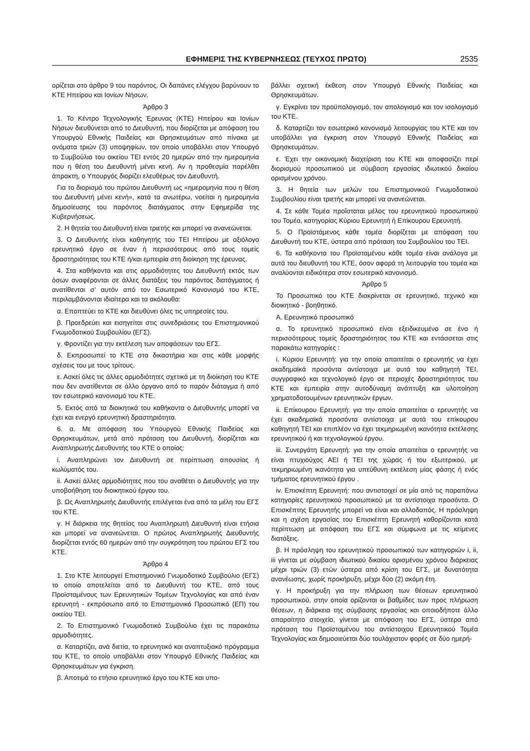ΕΦΗΜΕΡΙΣ ΤΗΣ ΚΥΒΕΡΝΗΣΕΩΣ (ΤΕΥΧΟΣ ΠΡΩΤΟ) 2535
ορίζεται στο άρθρο 9 του παρόντος. Οι δαπάνες ελέγχου βαρύνουν το ΚΤΕ Ηπείρου και Ιονίων Νήσων.
Άρθρο 3
1. Το Κέντρο Τεχνολογικής Έρευνας (ΚΤΕ) Ηπείρου και Ιονίων Νήσων διευθύνεται από το Διευθυντή, που διορίζεται με απόφαση του Υπουργού Εθνικής Παιδείας και Θρησκευμάτων από πίνακα με ονόματα τριών (3) υποψηφίων, τον οποίο υποβάλλει στον Υπουργό το Συμβούλιο του οικείου ΤΕΙ εντός 20 ημερών από την ημερομηνία που η θέση του Διευθυντή μένει κενή. Αν η προθεσμία παρέλθει άπρακτη, ο Υπουργός διορίζει ελευθέρως τον Διευθυντή.
Για το διορισμό του πρώτου Διευθυντή ως «ημερομηνία που η θέση του Διευθυντή μένει κενή», κατά τα ανωτέρω, νοείται η ημερομηνία δημοσίευσης του παρόντος διατάγματος στην Εφημερίδα της Κυβερνήσεως.
2. Η θητεία του Διευθυντή είναι τριετής και μπορεί να ανανεώνεται.
3. Ο Διευθυντής είναι καθηγητής του ΤΕΙ Ηπείρου με αξιόλογο ερευνητικό έργο σε έναν ή περισσότερους από τους τομείς δραστηριότητας του ΚΤΕ ή/και εμπειρία στη διοίκηση της έρευνας.
4. Στα καθήκοντα και στις αρμοδιότητες του Διευθυντή εκτός των όσων αναφέρονται σε άλλες διατάξεις του παρόντος διατάγματος ή ανατίθενται σ' αυτόν από τον Εσωτερικό Κανονισμό του ΚΤΕ, περιλαμβάνονται ιδιαίτερα και τα ακόλουθα:
α. Εποπτεύει το ΚΤΕ και διευθύνει όλες τις υπηρεσίες του.
β. Προεδρεύει και εισηγείται στις συνεδριάσεις του Επιστημονικού Γνωμοδοτικού Συμβουλίου (ΕΓΣ).
γ. Φροντίζει για την εκτέλεση των αποφάσεων του ΕΓΣ.
δ. Εκπροσωπεί το ΚΤΕ στα δικαστήρια και στις κάθε μορφής σχέσεις του με τους τρίτους.
ε. Ασκεί όλες τις άλλες αρμοδιότητες σχετικά με τη διοίκηση του ΚΤΕ που δεν ανατίθενται σε άλλο όργανο από το παρόν διάταγμα ή από τον εσωτερικό κανονισμό του ΚΤΕ.
5. Εκτός από τα διοικητικά του καθήκοντα ο Διευθυντής μπορεί να έχει και ενεργό ερευνητική δραστηριότητα.
6. α. Με απόφαση του Υπουργού Εθνικής Παιδείας και Θρησκευμάτων, μετά από πρόταση του Διευθυντή, διορίζεται και Αναπληρωτής Διευθυντής του ΚΤΕ ο οποίος:
i. Αναπληρώνει τον Διευθυντή σε περίπτωση απουσίας ή κωλύματός του.
ii. Ασκεί άλλες αρμοδιότητες που του αναθέτει ο Διευθυντής για την υποβοήθηση του διοικητικού έργου του.
β. Ως Αναπληρωτής Διευθυντής επιλέγεται ένα από τα μέλη του ΕΓΣ του ΚΤΕ.
γ. Η διάρκεια της θητείας του Αναπληρωτή Διευθυντή είναι ετήσια και μπορεί να ανανεώνεται. Ο πρώτος Αναπληρωτής Διευθυντής διορίζεται εντός 60 ημερών από την συγκρότηση του πρώτου ΕΓΣ του ΚΤΕ.
Άρθρο 4
1. Στο ΚΤΕ λειτουργεί Επιστημονικό Γνωμοδοτικό Συμβούλιο (ΕΓΣ) το οποίο αποτελείται από το Διευθυντή του ΚΤΕ, από τους Προϊσταμένους των Ερευνητικών Τομέων Τεχνολογίας και από έναν ερευνητή - εκπρόσωπο από το Επιστημονικό Προσωπικό (ΕΠ) του οικείου ΤΕΙ.
2. Το Επιστημονικό Γνωμοδοτικό Συμβούλιο έχει τις παρακάτω αρμοδιότητες.
α. Καταρτίζει, ανά διετία, το ερευνητικό και αναπτυξιακό πρόγραμμα του ΚΤΕ, το οποίο υποβάλλει στον Υπουργό Εθνικής Παιδείας και Θρησκευμάτων για έγκριση.
β. Αποτιμά το ετήσιο ερευνητικό έργο του ΚΤΕ και υπο-
βάλλει σχετική έκθεση στον Υπουργό Εθνικής Παιδείας και Θρησκευμάτων.
γ. Εγκρίνει τον προϋπολογισμό, τον απολογισμό και τον ισολογισμό του ΚΤΕ.
δ. Καταρτίζει τον εσωτερικό κανονισμό λειτουργίας του ΚΤΕ και τον υποβάλλει για έγκριση στον Υπουργό Εθνικής Παιδείας και Θρησκευμάτων.
ε. Έχει την οικονομική διαχείριση του ΚΤΕ και αποφασίζει περί διορισμού προσωπικού με σύμβαση εργασίας ιδιωτικού δικαίου ορισμένου χρόνου.
3. Η θητεία των μελών του Επιστημονικού Γνωμοδοτικού Συμβουλίου είναι τριετής και μπορεί να ανανεώνεται.
4. Σε κάθε Τομέα προΐσταται μέλος του ερευνητικού προσωπικού του Τομέα, κατηγορίας Κύριου Ερευνητή ή Επίκουρου Ερευνητή.
5. Ο Προϊστάμενος κάθε τομέα διορίζεται με απόφαση του Διευθυντή του ΚΤΕ, ύστερα από πρόταση του Συμβουλίου του ΤΕΙ.
6. Τα καθήκοντα του Προϊσταμένου κάθε τομέα είναι ανάλογα με αυτά του διευθυντή του ΚΤΕ, όσον αφορά τη λειτουργία του τομέα και αναλύονται ειδικότερα στον εσωτερικό κανονισμό.
Άρθρο 5
Το Προσωπικό του ΚΤΕ διακρίνεται σε ερευνητικό, τεχνικό και διοικητικό - βοηθητικό.
Α. Ερευνητικό προσωπικό
α. Το ερευνητικό προσωπικό είναι εξειδικευμένο σε ένα ή περισσότερους τομείς δραστηριότητας του ΚΤΕ και εντάσσεται στις παρακάτω κατηγορίες :
i. Κύριου Ερευνητή: για την οποία απαιτείται ο ερευνητής να έχει ακαδημαϊκά προσόντα αντίστοιχα με αυτά του καθηγητή ΤΕΙ, συγγραφικό και τεχνολογικό έργο σε περιοχές δραστηριότητας του ΚΤΕ και εμπειρία στην αυτοδύναμη ανάπτυξη και υλοποίηση χρηματοδοτουμένων ερευνητικών έργων.
ii. Επίκουρου Ερευνητή: για την οποία απαιτείται ο ερευνητής να έχει ακαδημαϊκά προσόντα αντίστοιχα με αυτά του επίκουρου καθηγητή ΤΕΙ και επιπλέον να έχει τεκμηριωμένη ικανότητα εκτέλεσης ερευνητικού ή και τεχνολογικού έργου.
iii. Συνεργάτη Ερευνητή: για την οποία απαιτείται ο ερευνητής να είναι πτυχιούχος ΑΕΙ ή ΤΕΙ της χώρας ή του εξωτερικού, με τεκμηριωμένη ικανότητα για υπεύθυνη εκτέλεση μίας φάσης ή ενός τμήματος ερευνητικού έργου .
iv. Επισκέπτη Ερευνητή: που αντιστοιχεί σε μία από τις παραπάνω κατηγορίες ερευνητικού προσωπικού με τα αντίστοιχα προσόντα. Ο Επισκέπτης Ερευνητής μπορεί να είναι και αλλοδαπός. Η πρόσληψη και η σχέση εργασίας του Επισκέπτη Ερευνητή καθορίζονται κατά περίπτωση με απόφαση του ΕΓΣ και σύμφωνα με τις κείμενες διατάξεις.
β. Η πρόσληψη του ερευνητικού προσωπικού των κατηγοριών i, ii, iii γίνεται με σύμβαση ιδιωτικού δικαίου ορισμένου χρόνου διάρκειας μέχρι τριών (3) ετών ύστερα από κρίση του ΕΓΣ, με δυνατότητα ανανέωσης, χωρίς προκήρυξη, μέχρι δύο (2) ακόμη έτη.
γ. Η προκήρυξη για την πλήρωση των θέσεων ερευνητικού προσωπικού, στην οποία ορίζονται οι βαθμίδες των προς πλήρωση θέσεων, η διάρκεια της σύμβασης εργασίας και οποιοδήποτε άλλο απαραίτητο στοιχείο, γίνεται με απόφαση του ΕΓΣ, ύστερα από πρόταση του Προϊσταμένου του αντίστοιχου Ερευνητικού Τομέα Τεχνολογίας και δημοσιεύεται δύο τουλάχιστον φορές σε δύο ημερή-